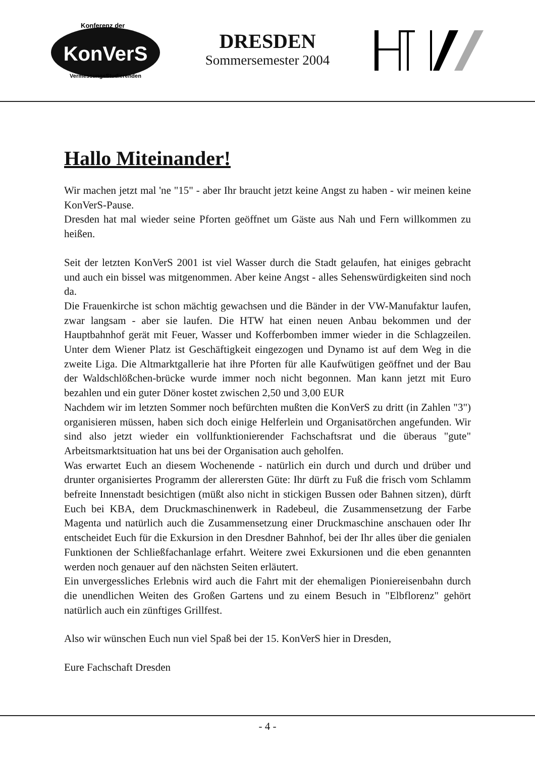Konferenz der
KonVerS
VermessungsStudierenden
DRESDEN
Sommersemester 2004
Hallo Miteinander!
Wir machen jetzt mal 'ne "15" - aber Ihr braucht jetzt keine Angst zu haben - wir meinen keine KonVerS-Pause.
Dresden hat mal wieder seine Pforten geöffnet um Gäste aus Nah und Fern willkommen zu heißen.
Seit der letzten KonVerS 2001 ist viel Wasser durch die Stadt gelaufen, hat einiges gebracht und auch ein bissel was mitgenommen. Aber keine Angst - alles Sehenswürdigkeiten sind noch da.
Die Frauenkirche ist schon mächtig gewachsen und die Bänder in der VW-Manufaktur laufen, zwar langsam - aber sie laufen. Die HTW hat einen neuen Anbau bekommen und der Hauptbahnhof gerät mit Feuer, Wasser und Kofferbomben immer wieder in die Schlagzeilen. Unter dem Wiener Platz ist Geschäftigkeit eingezogen und Dynamo ist auf dem Weg in die zweite Liga. Die Altmarktgallerie hat ihre Pforten für alle Kaufwütigen geöffnet und der Bau der Waldschlößchen-brücke wurde immer noch nicht begonnen. Man kann jetzt mit Euro bezahlen und ein guter Döner kostet zwischen 2,50 und 3,00 EUR
Nachdem wir im letzten Sommer noch befürchten mußten die KonVerS zu dritt (in Zahlen "3") organisieren müssen, haben sich doch einige Helferlein und Organisatörchen angefunden. Wir sind also jetzt wieder ein vollfunktionierender Fachschaftsrat und die überaus "gute" Arbeitsmarktsituation hat uns bei der Organisation auch geholfen.
Was erwartet Euch an diesem Wochenende - natürlich ein durch und durch und drüber und drunter organisiertes Programm der allerersten Güte: Ihr dürft zu Fuß die frisch vom Schlamm befreite Innenstadt besichtigen (müßt also nicht in stickigen Bussen oder Bahnen sitzen), dürft Euch bei KBA, dem Druckmaschinenwerk in Radebeul, die Zusammensetzung der Farbe Magenta und natürlich auch die Zusammensetzung einer Druckmaschine anschauen oder Ihr entscheidet Euch für die Exkursion in den Dresdner Bahnhof, bei der Ihr alles über die genialen Funktionen der Schließfachanlage erfahrt. Weitere zwei Exkursionen und die eben genannten werden noch genauer auf den nächsten Seiten erläutert.
Ein unvergessliches Erlebnis wird auch die Fahrt mit der ehemaligen Pioniereisenbahn durch die unendlichen Weiten des Großen Gartens und zu einem Besuch in "Elbflorenz" gehört natürlich auch ein zünftiges Grillfest.
Also wir wünschen Euch nun viel Spaß bei der 15. KonVerS hier in Dresden,
Eure Fachschaft Dresden
- 4 -